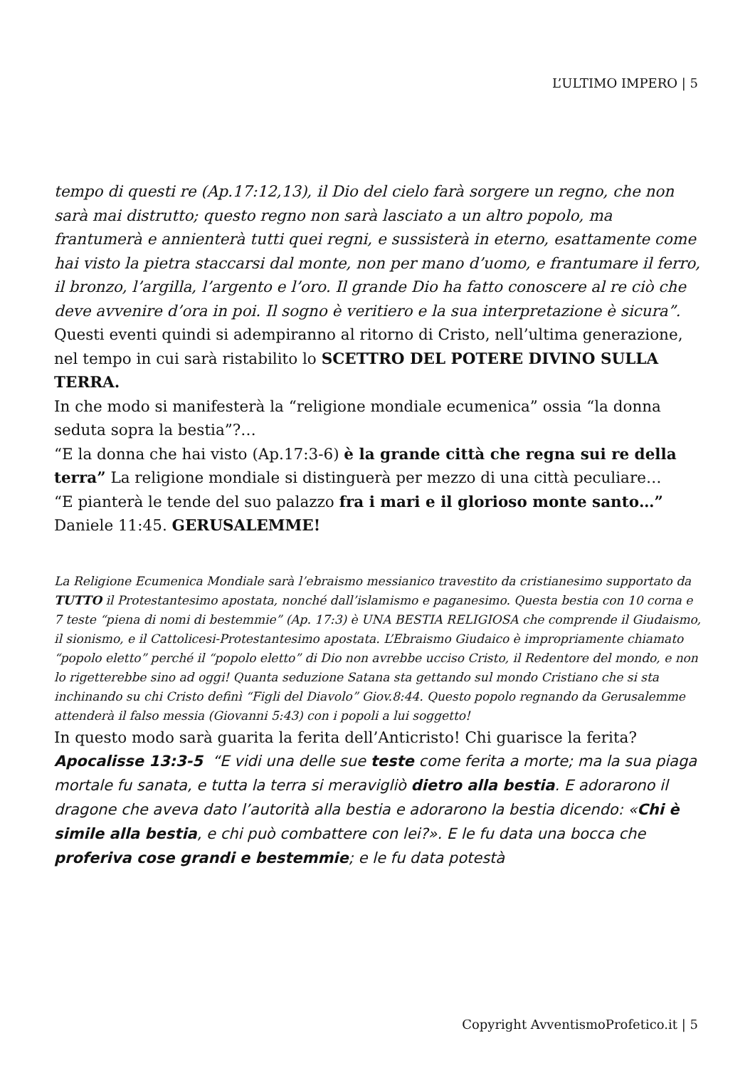L’ULTIMO IMPERO | 5
tempo di questi re (Ap.17:12,13), il Dio del cielo farà sorgere un regno, che non sarà mai distrutto; questo regno non sarà lasciato a un altro popolo, ma frantumerà e annienterà tutti quei regni, e sussisterà in eterno, esattamente come hai visto la pietra staccarsi dal monte, non per mano d’uomo, e frantumare il ferro, il bronzo, l’argilla, l’argento e l’oro. Il grande Dio ha fatto conoscere al re ciò che deve avvenire d’ora in poi. Il sogno è veritiero e la sua interpretazione è sicura”.
Questi eventi quindi si adempiranno al ritorno di Cristo, nell’ultima generazione, nel tempo in cui sarà ristabilito lo SCETTRO DEL POTERE DIVINO SULLA TERRA.
In che modo si manifesterà la “religione mondiale ecumenica” ossia “la donna seduta sopra la bestia”?…
“E la donna che hai visto (Ap.17:3-6) è la grande città che regna sui re della terra” La religione mondiale si distinguerà per mezzo di una città peculiare…
“E pianterà le tende del suo palazzo fra i mari e il glorioso monte santo…” Daniele 11:45. GERUSALEMME!
La Religione Ecumenica Mondiale sarà l’ebraismo messianico travestito da cristianesimo supportato da TUTTO il Protestantesimo apostata, nonché dall’islamismo e paganesimo. Questa bestia con 10 corna e 7 teste “piena di nomi di bestemmie” (Ap. 17:3) è UNA BESTIA RELIGIOSA che comprende il Giudaismo, il sionismo, e il Cattolicesi-Protestantesimo apostata. L’Ebraismo Giudaico è impropriamente chiamato “popolo eletto” perché il “popolo eletto” di Dio non avrebbe ucciso Cristo, il Redentore del mondo, e non lo rigetterebbe sino ad oggi! Quanta seduzione Satana sta gettando sul mondo Cristiano che si sta inchinando su chi Cristo definì “Figli del Diavolo” Giov.8:44. Questo popolo regnando da Gerusalemme attenderà il falso messia (Giovanni 5:43) con i popoli a lui soggetto!
In questo modo sarà guarita la ferita dell’Anticristo! Chi guarisce la ferita?
Apocalisse 13:3-5 “E vidi una delle sue teste come ferita a morte; ma la sua piaga mortale fu sanata, e tutta la terra si meravigliò dietro alla bestia. E adorarono il dragone che aveva dato l’autorità alla bestia e adorarono la bestia dicendo: «Chi è simile alla bestia, e chi può combattere con lei?». E le fu data una bocca che proferiva cose grandi e bestemmie; e le fu data potestà
Copyright AvventismoProfetico.it | 5